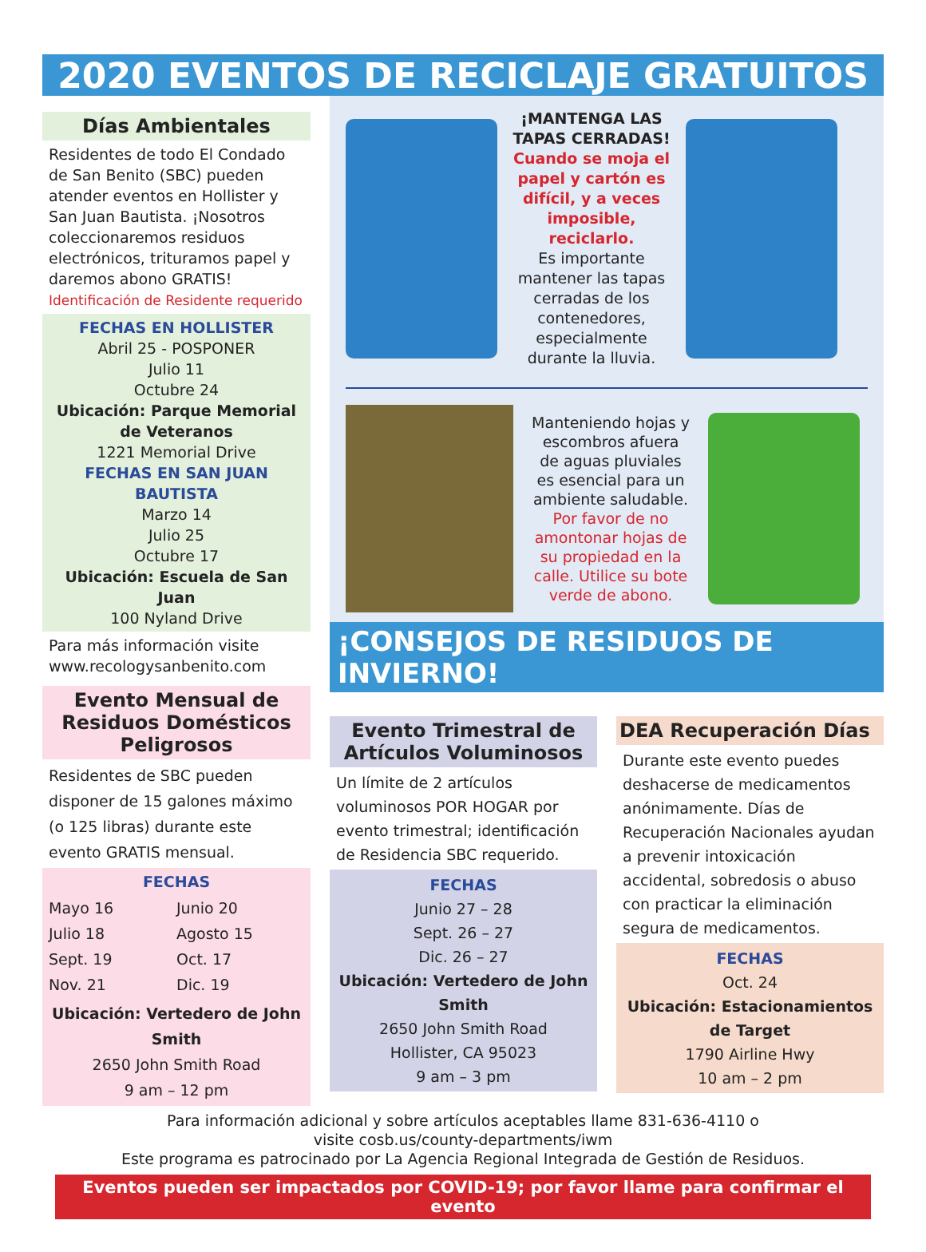2020 EVENTOS DE RECICLAJE GRATUITOS
Días Ambientales
Residentes de todo El Condado de San Benito (SBC) pueden atender eventos en Hollister y San Juan Bautista. ¡Nosotros coleccionaremos residuos electrónicos, trituramos papel y daremos abono GRATIS!
Identificación de Residente requerido
FECHAS EN HOLLISTER
Abril 25 - POSPONER
Julio 11
Octubre 24
Ubicación: Parque Memorial de Veteranos
1221 Memorial Drive
FECHAS EN SAN JUAN BAUTISTA
Marzo 14
Julio 25
Octubre 17
Ubicación: Escuela de San Juan
100 Nyland Drive
Para más información visite www.recologysanbenito.com
Evento Mensual de Residuos Domésticos Peligrosos
Residentes de SBC pueden disponer de 15 galones máximo (o 125 libras) durante este evento GRATIS mensual.
FECHAS
Mayo 16
Julio 18
Sept. 19
Nov. 21
Junio 20
Agosto 15
Oct. 17
Dic. 19
Ubicación: Vertedero de John Smith
2650 John Smith Road
9 am – 12 pm
¡MANTENGA LAS TAPAS CERRADAS!
Cuando se moja el papel y cartón es difícil, y a veces imposible, reciclarlo.
Es importante mantener las tapas cerradas de los contenedores, especialmente durante la lluvia.
Manteniendo hojas y escombros afuera de aguas pluviales es esencial para un ambiente saludable. Por favor de no amontonar hojas de su propiedad en la calle. Utilice su bote verde de abono.
¡CONSEJOS DE RESIDUOS DE INVIERNO!
Evento Trimestral de Artículos Voluminosos
Un límite de 2 artículos voluminosos POR HOGAR por evento trimestral; identificación de Residencia SBC requerido.
FECHAS
Junio 27 – 28
Sept. 26 – 27
Dic. 26 – 27
Ubicación: Vertedero de John Smith
2650 John Smith Road
Hollister, CA 95023
9 am – 3 pm
DEA Recuperación Días
Durante este evento puedes deshacerse de medicamentos anónimamente. Días de Recuperación Nacionales ayudan a prevenir intoxicación accidental, sobredosis o abuso con practicar la eliminación segura de medicamentos.
FECHAS
Oct. 24
Ubicación: Estacionamientos de Target
1790 Airline Hwy
10 am – 2 pm
Para información adicional y sobre artículos aceptables llame 831-636-4110 o
visite cosb.us/county-departments/iwm
Este programa es patrocinado por La Agencia Regional Integrada de Gestión de Residuos.
Eventos pueden ser impactados por COVID-19; por favor llame para confirmar el evento